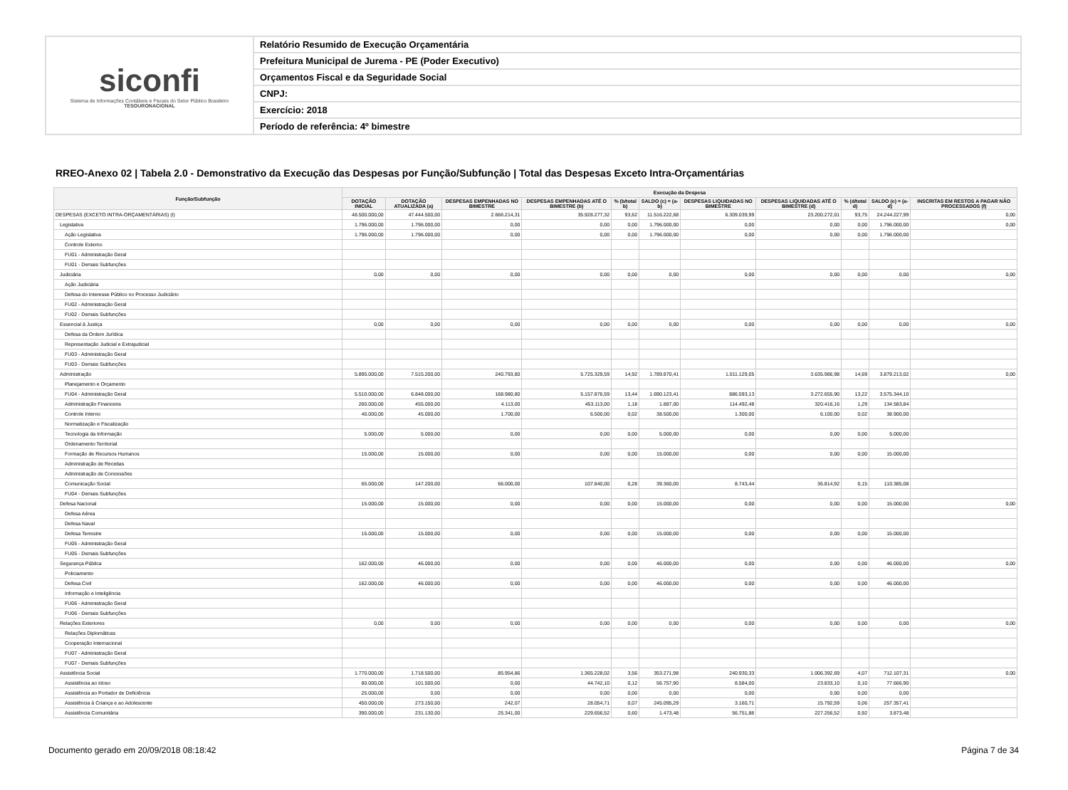siconfi
Sistema de Informações Contábeis e Fiscais do Setor Público Brasileiro
TESOURONACIONAL
Relatório Resumido de Execução Orçamentária
Prefeitura Municipal de Jurema - PE (Poder Executivo)
Orçamentos Fiscal e da Seguridade Social
CNPJ:
Exercício: 2018
Período de referência: 4º bimestre
RREO-Anexo 02 | Tabela 2.0 - Demonstrativo da Execução das Despesas por Função/Subfunção | Total das Despesas Exceto Intra-Orçamentárias
| Função/Subfunção | Execução da Despesa | | | | | | | | | | |
| --- | --- | --- | --- | --- | --- | --- | --- | --- | --- | --- | --- |
| | DOTAÇÃO INICIAL | DOTAÇÃO ATUALIZADA (a) | DESPESAS EMPENHADAS NO BIMESTRE | DESPESAS EMPENHADAS ATÉ O BIMESTRE (b) | % (b/total b) | SALDO (c) = (a-b) | DESPESAS LIQUIDADAS NO BIMESTRE | DESPESAS LIQUIDADAS ATÉ O BIMESTRE (d) | % (d/total d) | SALDO (e) = (a-d) | INSCRITAS EM RESTOS A PAGAR NÃO PROCESSADOS (f) |
| DESPESAS (EXCETO INTRA-ORÇAMENTÁRIAS) (I) | 48.500.000,00 | 47.444.500,00 | 2.666.214,31 | 35.928.277,32 | 93,62 | 11.516.222,68 | 6.309.039,99 | 23.200.272,01 | 93,75 | 24.244.227,99 | 0,00 |
| Legislativa | 1.796.000,00 | 1.796.000,00 | 0,00 | 0,00 | 0,00 | 1.796.000,00 | 0,00 | 0,00 | 0,00 | 1.796.000,00 | 0,00 |
| Ação Legislativa | 1.796.000,00 | 1.796.000,00 | 0,00 | 0,00 | 0,00 | 1.796.000,00 | 0,00 | 0,00 | 0,00 | 1.796.000,00 | |
| Controle Externo | | | | | | | | | | | |
| FU01 - Administração Geral | | | | | | | | | | | |
| FU01 - Demais Subfunções | | | | | | | | | | | |
| Judiciária | 0,00 | 0,00 | 0,00 | 0,00 | 0,00 | 0,00 | 0,00 | 0,00 | 0,00 | 0,00 | 0,00 |
| Ação Judiciária | | | | | | | | | | | |
| Defesa do Interesse Público no Processo Judiciário | | | | | | | | | | | |
| FU02 - Administração Geral | | | | | | | | | | | |
| FU02 - Demais Subfunções | | | | | | | | | | | |
| Essencial à Justiça | 0,00 | 0,00 | 0,00 | 0,00 | 0,00 | 0,00 | 0,00 | 0,00 | 0,00 | 0,00 | 0,00 |
| Defesa da Ordem Jurídica | | | | | | | | | | | |
| Representação Judicial e Extrajudicial | | | | | | | | | | | |
| FU03 - Administração Geral | | | | | | | | | | | |
| FU03 - Demais Subfunções | | | | | | | | | | | |
| Administração | 5.895.000,00 | 7.515.200,00 | 240.793,80 | 5.725.329,59 | 14,92 | 1.789.870,41 | 1.011.129,05 | 3.635.986,98 | 14,69 | 3.879.213,02 | 0,00 |
| Planejamento e Orçamento | | | | | | | | | | | |
| FU04 - Administração Geral | 5.510.000,00 | 6.848.000,00 | 168.980,80 | 5.157.876,59 | 13,44 | 1.690.123,41 | 886.593,13 | 3.272.655,90 | 13,22 | 3.575.344,10 | |
| Administração Financeira | 260.000,00 | 455.000,00 | 4.113,00 | 453.113,00 | 1,18 | 1.887,00 | 114.492,48 | 320.416,16 | 1,29 | 134.583,84 | |
| Controle Interno | 40.000,00 | 45.000,00 | 1.700,00 | 6.500,00 | 0,02 | 38.500,00 | 1.300,00 | 6.100,00 | 0,02 | 38.900,00 | |
| Normatização e Fiscalização | | | | | | | | | | | |
| Tecnologia da Informação | 5.000,00 | 5.000,00 | 0,00 | 0,00 | 0,00 | 5.000,00 | 0,00 | 0,00 | 0,00 | 5.000,00 | |
| Ordenamento Territorial | | | | | | | | | | | |
| Formação de Recursos Humanos | 15.000,00 | 15.000,00 | 0,00 | 0,00 | 0,00 | 15.000,00 | 0,00 | 0,00 | 0,00 | 15.000,00 | |
| Administração de Receitas | | | | | | | | | | | |
| Administração de Concessões | | | | | | | | | | | |
| Comunicação Social | 65.000,00 | 147.200,00 | 66.000,00 | 107.840,00 | 0,28 | 39.360,00 | 8.743,44 | 36.814,92 | 0,15 | 110.385,08 | |
| FU04 - Demais Subfunções | | | | | | | | | | | |
| Defesa Nacional | 15.000,00 | 15.000,00 | 0,00 | 0,00 | 0,00 | 15.000,00 | 0,00 | 0,00 | 0,00 | 15.000,00 | 0,00 |
| Defesa Aérea | | | | | | | | | | | |
| Defesa Naval | | | | | | | | | | | |
| Defesa Terrestre | 15.000,00 | 15.000,00 | 0,00 | 0,00 | 0,00 | 15.000,00 | 0,00 | 0,00 | 0,00 | 15.000,00 | |
| FU05 - Administração Geral | | | | | | | | | | | |
| FU05 - Demais Subfunções | | | | | | | | | | | |
| Segurança Pública | 162.000,00 | 46.000,00 | 0,00 | 0,00 | 0,00 | 46.000,00 | 0,00 | 0,00 | 0,00 | 46.000,00 | 0,00 |
| Policiamento | | | | | | | | | | | |
| Defesa Civil | 162.000,00 | 46.000,00 | 0,00 | 0,00 | 0,00 | 46.000,00 | 0,00 | 0,00 | 0,00 | 46.000,00 | |
| Informação e Inteligência | | | | | | | | | | | |
| FU06 - Administração Geral | | | | | | | | | | | |
| FU06 - Demais Subfunções | | | | | | | | | | | |
| Relações Exteriores | 0,00 | 0,00 | 0,00 | 0,00 | 0,00 | 0,00 | 0,00 | 0,00 | 0,00 | 0,00 | 0,00 |
| Relações Diplomáticas | | | | | | | | | | | |
| Cooperação Internacional | | | | | | | | | | | |
| FU07 - Administração Geral | | | | | | | | | | | |
| FU07 - Demais Subfunções | | | | | | | | | | | |
| Assistência Social | 1.770.000,00 | 1.718.500,00 | 85.954,86 | 1.365.228,02 | 3,56 | 353.271,98 | 240.930,33 | 1.006.392,69 | 4,07 | 712.107,31 | 0,00 |
| Assistência ao Idoso | 80.000,00 | 101.500,00 | 0,00 | 44.742,10 | 0,12 | 56.757,90 | 8.584,00 | 23.833,10 | 0,10 | 77.666,90 | |
| Assistência ao Portador de Deficiência | 25.000,00 | 0,00 | 0,00 | 0,00 | 0,00 | 0,00 | 0,00 | 0,00 | 0,00 | 0,00 | |
| Assistência à Criança e ao Adolescente | 450.000,00 | 273.150,00 | 242,07 | 28.054,71 | 0,07 | 245.095,29 | 3.160,71 | 15.792,59 | 0,06 | 257.357,41 | |
| Assistência Comunitária | 390.000,00 | 231.130,00 | 25.341,00 | 229.656,52 | 0,60 | 1.473,48 | 56.751,88 | 227.256,52 | 0,92 | 3.873,48 | |
Documento gerado em 20/09/2018 08:18:42 Página 7 de 34